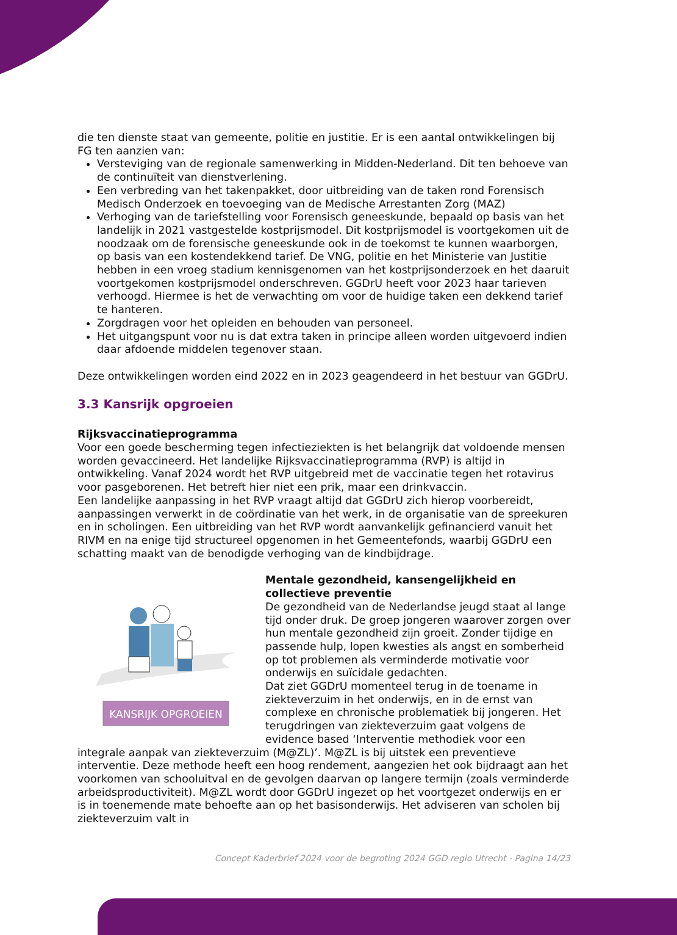die ten dienste staat van gemeente, politie en justitie. Er is een aantal ontwikkelingen bij FG ten aanzien van:
Versteviging van de regionale samenwerking in Midden-Nederland. Dit ten behoeve van de continuïteit van dienstverlening.
Een verbreding van het takenpakket, door uitbreiding van de taken rond Forensisch Medisch Onderzoek en toevoeging van de Medische Arrestanten Zorg (MAZ)
Verhoging van de tariefstelling voor Forensisch geneeskunde, bepaald op basis van het landelijk in 2021 vastgestelde kostprijsmodel. Dit kostprijsmodel is voortgekomen uit de noodzaak om de forensische geneeskunde ook in de toekomst te kunnen waarborgen, op basis van een kostendekkend tarief. De VNG, politie en het Ministerie van Justitie hebben in een vroeg stadium kennisgenomen van het kostprijsonderzoek en het daaruit voortgekomen kostprijsmodel onderschreven. GGDrU heeft voor 2023 haar tarieven verhoogd. Hiermee is het de verwachting om voor de huidige taken een dekkend tarief te hanteren.
Zorgdragen voor het opleiden en behouden van personeel.
Het uitgangspunt voor nu is dat extra taken in principe alleen worden uitgevoerd indien daar afdoende middelen tegenover staan.
Deze ontwikkelingen worden eind 2022 en in 2023 geagendeerd in het bestuur van GGDrU.
3.3 Kansrijk opgroeien
Rijksvaccinatieprogramma
Voor een goede bescherming tegen infectieziekten is het belangrijk dat voldoende mensen worden gevaccineerd. Het landelijke Rijksvaccinatieprogramma (RVP) is altijd in ontwikkeling. Vanaf 2024 wordt het RVP uitgebreid met de vaccinatie tegen het rotavirus voor pasgeborenen. Het betreft hier niet een prik, maar een drinkvaccin.
Een landelijke aanpassing in het RVP vraagt altijd dat GGDrU zich hierop voorbereidt, aanpassingen verwerkt in de coördinatie van het werk, in de organisatie van de spreekuren en in scholingen. Een uitbreiding van het RVP wordt aanvankelijk gefinancierd vanuit het RIVM en na enige tijd structureel opgenomen in het Gemeentefonds, waarbij GGDrU een schatting maakt van de benodigde verhoging van de kindbijdrage.
KANSRIJK OPGROEIEN
Mentale gezondheid, kansengelijkheid en collectieve preventie
De gezondheid van de Nederlandse jeugd staat al lange tijd onder druk. De groep jongeren waarover zorgen over hun mentale gezondheid zijn groeit. Zonder tijdige en passende hulp, lopen kwesties als angst en somberheid op tot problemen als verminderde motivatie voor onderwijs en suïcidale gedachten.
Dat ziet GGDrU momenteel terug in de toename in ziekteverzuim in het onderwijs, en in de ernst van complexe en chronische problematiek bij jongeren. Het terugdringen van ziekteverzuim gaat volgens de evidence based ‘Interventie methodiek voor een integrale aanpak van ziekteverzuim (M@ZL)’. M@ZL is bij uitstek een preventieve interventie. Deze methode heeft een hoog rendement, aangezien het ook bijdraagt aan het voorkomen van schooluitval en de gevolgen daarvan op langere termijn (zoals verminderde arbeidsproductiviteit). M@ZL wordt door GGDrU ingezet op het voortgezet onderwijs en er is in toenemende mate behoefte aan op het basisonderwijs. Het adviseren van scholen bij ziekteverzuim valt in
Concept Kaderbrief 2024 voor de begroting 2024 GGD regio Utrecht - Pagina 14/23